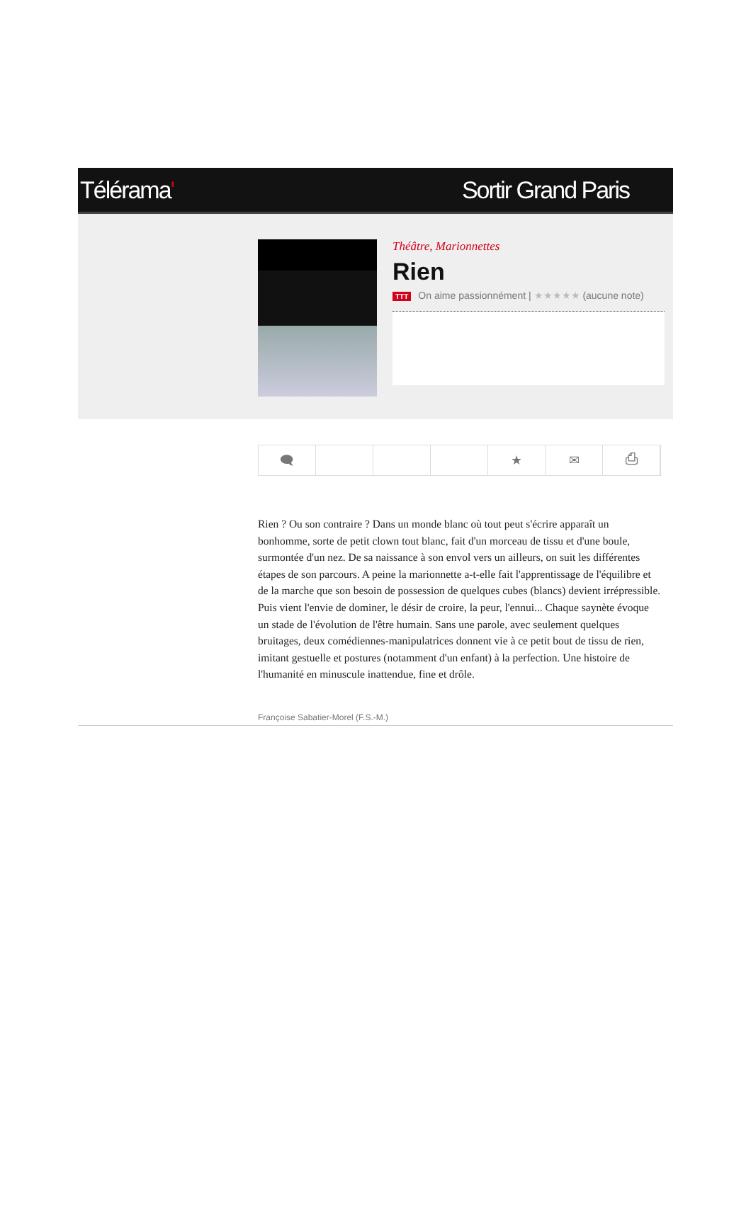Télérama' Sortir Grand Paris
Théâtre, Marionnettes
Rien
TTT On aime passionnément | ★★★★★ (aucune note)
🗨 ★ ✉ ⎙
Rien ? Ou son contraire ? Dans un monde blanc où tout peut s'écrire apparaît un bonhomme, sorte de petit clown tout blanc, fait d'un morceau de tissu et d'une boule, surmontée d'un nez. De sa naissance à son envol vers un ailleurs, on suit les différentes étapes de son parcours. A peine la marionnette a-t-elle fait l'apprentissage de l'équilibre et de la marche que son besoin de possession de quelques cubes (blancs) devient irrépressible. Puis vient l'envie de dominer, le désir de croire, la peur, l'ennui... Chaque saynète évoque un stade de l'évolution de l'être humain. Sans une parole, avec seulement quelques bruitages, deux comédiennes-manipulatrices donnent vie à ce petit bout de tissu de rien, imitant gestuelle et postures (notamment d'un enfant) à la perfection. Une histoire de l'humanité en minuscule inattendue, fine et drôle.
Françoise Sabatier-Morel (F.S.-M.)